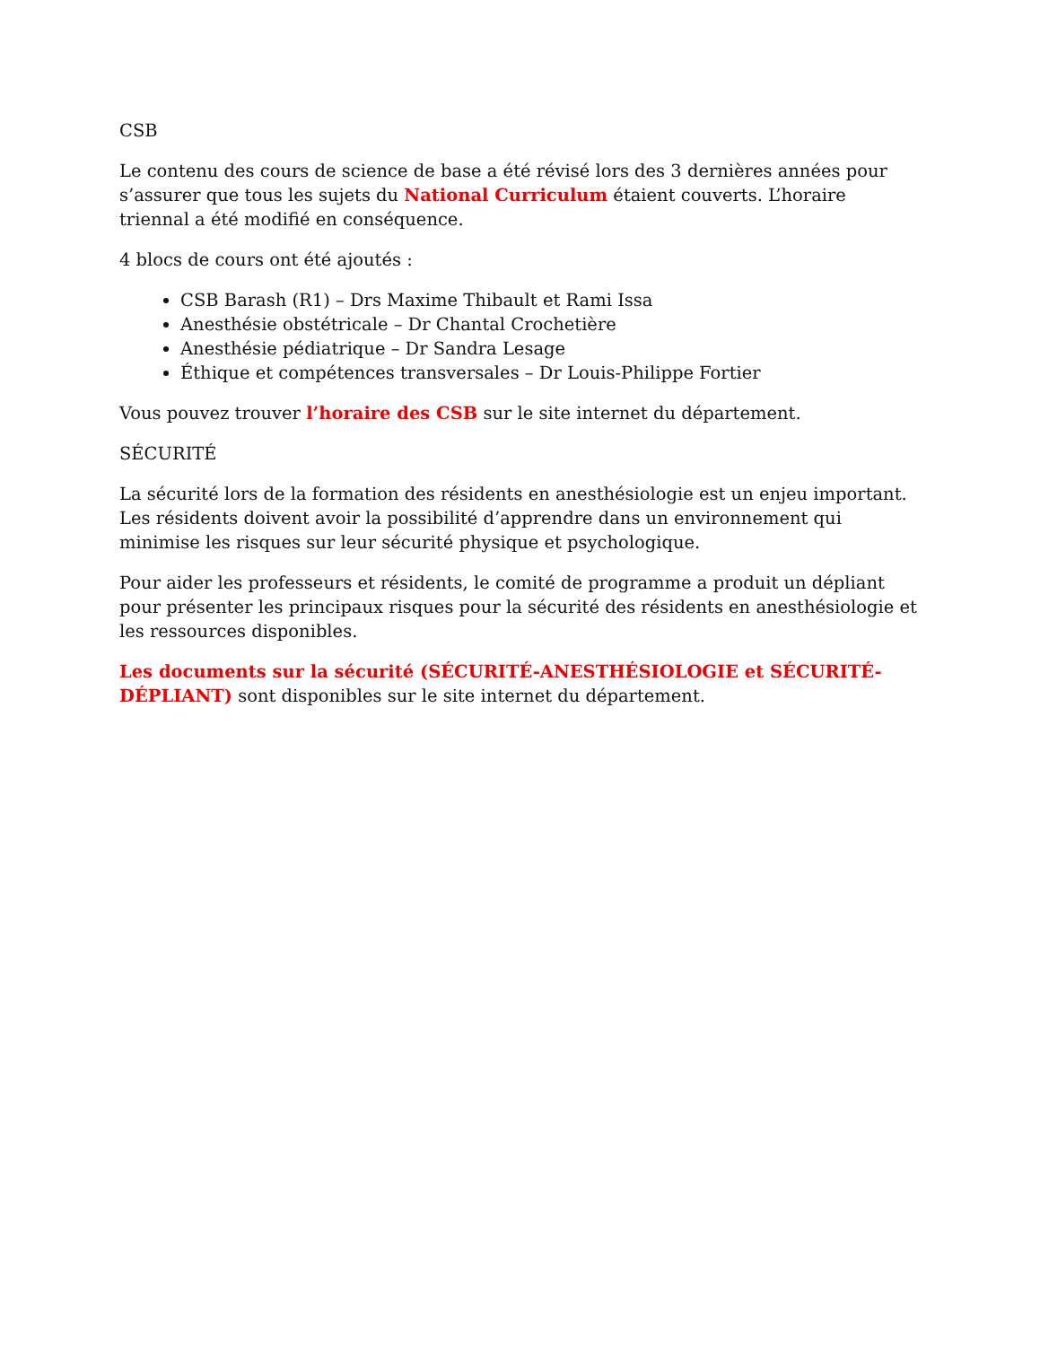CSB
Le contenu des cours de science de base a été révisé lors des 3 dernières années pour s’assurer que tous les sujets du National Curriculum étaient couverts. L’horaire triennal a été modifié en conséquence.
4 blocs de cours ont été ajoutés :
CSB Barash (R1) – Drs Maxime Thibault et Rami Issa
Anesthésie obstétricale – Dr Chantal Crochetière
Anesthésie pédiatrique – Dr Sandra Lesage
Éthique et compétences transversales – Dr Louis-Philippe Fortier
Vous pouvez trouver l’horaire des CSB sur le site internet du département.
SÉCURITÉ
La sécurité lors de la formation des résidents en anesthésiologie est un enjeu important. Les résidents doivent avoir la possibilité d’apprendre dans un environnement qui minimise les risques sur leur sécurité physique et psychologique.
Pour aider les professeurs et résidents, le comité de programme a produit un dépliant pour présenter les principaux risques pour la sécurité des résidents en anesthésiologie et les ressources disponibles.
Les documents sur la sécurité (SÉCURITÉ-ANESTHÉSIOLOGIE et SÉCURITÉ-DÉPLIANT) sont disponibles sur le site internet du département.